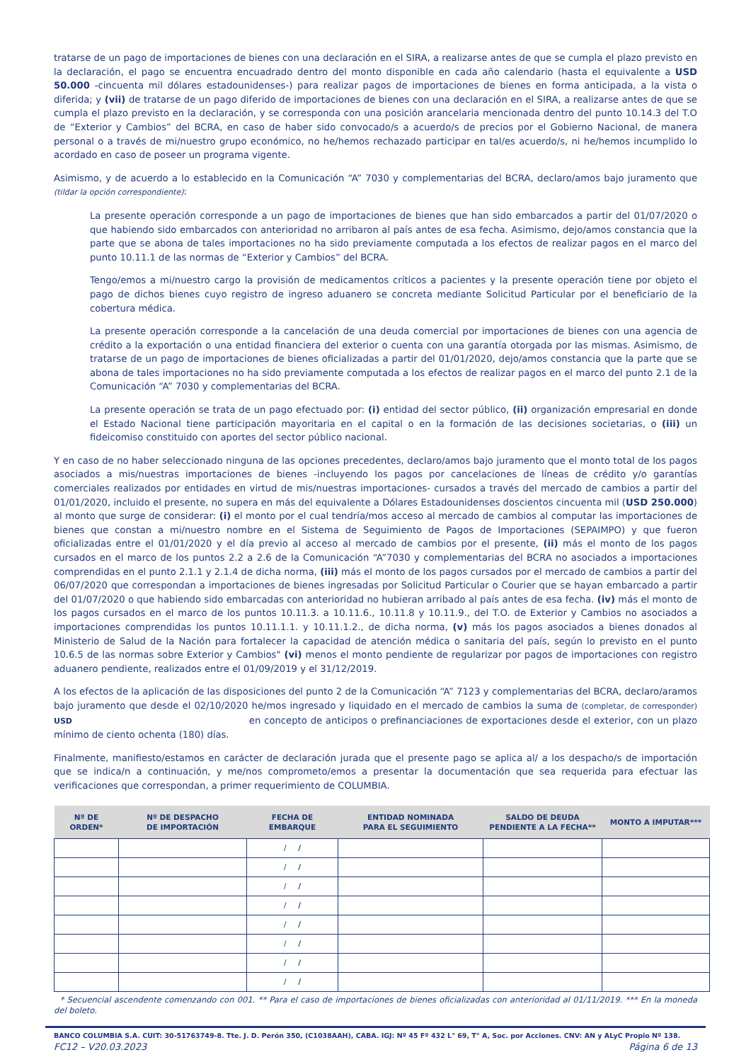tratarse de un pago de importaciones de bienes con una declaración en el SIRA, a realizarse antes de que se cumpla el plazo previsto en la declaración, el pago se encuentra encuadrado dentro del monto disponible en cada año calendario (hasta el equivalente a USD 50.000 -cincuenta mil dólares estadounidenses-) para realizar pagos de importaciones de bienes en forma anticipada, a la vista o diferida; y (vii) de tratarse de un pago diferido de importaciones de bienes con una declaración en el SIRA, a realizarse antes de que se cumpla el plazo previsto en la declaración, y se corresponda con una posición arancelaria mencionada dentro del punto 10.14.3 del T.O de “Exterior y Cambios” del BCRA, en caso de haber sido convocado/s a acuerdo/s de precios por el Gobierno Nacional, de manera personal o a través de mi/nuestro grupo económico, no he/hemos rechazado participar en tal/es acuerdo/s, ni he/hemos incumplido lo acordado en caso de poseer un programa vigente.
Asimismo, y de acuerdo a lo establecido en la Comunicación “A” 7030 y complementarias del BCRA, declaro/amos bajo juramento que (tildar la opción correspondiente):
La presente operación corresponde a un pago de importaciones de bienes que han sido embarcados a partir del 01/07/2020 o que habiendo sido embarcados con anterioridad no arribaron al país antes de esa fecha. Asimismo, dejo/amos constancia que la parte que se abona de tales importaciones no ha sido previamente computada a los efectos de realizar pagos en el marco del punto 10.11.1 de las normas de “Exterior y Cambios” del BCRA.
Tengo/emos a mi/nuestro cargo la provisión de medicamentos críticos a pacientes y la presente operación tiene por objeto el pago de dichos bienes cuyo registro de ingreso aduanero se concreta mediante Solicitud Particular por el beneficiario de la cobertura médica.
La presente operación corresponde a la cancelación de una deuda comercial por importaciones de bienes con una agencia de crédito a la exportación o una entidad financiera del exterior o cuenta con una garantía otorgada por las mismas. Asimismo, de tratarse de un pago de importaciones de bienes oficializadas a partir del 01/01/2020, dejo/amos constancia que la parte que se abona de tales importaciones no ha sido previamente computada a los efectos de realizar pagos en el marco del punto 2.1 de la Comunicación “A” 7030 y complementarias del BCRA.
La presente operación se trata de un pago efectuado por: (i) entidad del sector público, (ii) organización empresarial en donde el Estado Nacional tiene participación mayoritaria en el capital o en la formación de las decisiones societarias, o (iii) un fideicomiso constituido con aportes del sector público nacional.
Y en caso de no haber seleccionado ninguna de las opciones precedentes, declaro/amos bajo juramento que el monto total de los pagos asociados a mis/nuestras importaciones de bienes -incluyendo los pagos por cancelaciones de líneas de crédito y/o garantías comerciales realizados por entidades en virtud de mis/nuestras importaciones- cursados a través del mercado de cambios a partir del 01/01/2020, incluido el presente, no supera en más del equivalente a Dólares Estadounidenses doscientos cincuenta mil (USD 250.000) al monto que surge de considerar: (i) el monto por el cual tendría/mos acceso al mercado de cambios al computar las importaciones de bienes que constan a mi/nuestro nombre en el Sistema de Seguimiento de Pagos de Importaciones (SEPAIMPO) y que fueron oficializadas entre el 01/01/2020 y el día previo al acceso al mercado de cambios por el presente, (ii) más el monto de los pagos cursados en el marco de los puntos 2.2 a 2.6 de la Comunicación “A”7030 y complementarias del BCRA no asociados a importaciones comprendidas en el punto 2.1.1 y 2.1.4 de dicha norma, (iii) más el monto de los pagos cursados por el mercado de cambios a partir del 06/07/2020 que correspondan a importaciones de bienes ingresadas por Solicitud Particular o Courier que se hayan embarcado a partir del 01/07/2020 o que habiendo sido embarcadas con anterioridad no hubieran arribado al país antes de esa fecha. (iv) más el monto de los pagos cursados en el marco de los puntos 10.11.3. a 10.11.6., 10.11.8 y 10.11.9., del T.O. de Exterior y Cambios no asociados a importaciones comprendidas los puntos 10.11.1.1. y 10.11.1.2., de dicha norma, (v) más los pagos asociados a bienes donados al Ministerio de Salud de la Nación para fortalecer la capacidad de atención médica o sanitaria del país, según lo previsto en el punto 10.6.5 de las normas sobre Exterior y Cambios" (vi) menos el monto pendiente de regularizar por pagos de importaciones con registro aduanero pendiente, realizados entre el 01/09/2019 y el 31/12/2019.
A los efectos de la aplicación de las disposiciones del punto 2 de la Comunicación “A” 7123 y complementarias del BCRA, declaro/aramos bajo juramento que desde el 02/10/2020 he/mos ingresado y liquidado en el mercado de cambios la suma de (completar, de corresponder) USD en concepto de anticipos o prefinanciaciones de exportaciones desde el exterior, con un plazo mínimo de ciento ochenta (180) días.
Finalmente, manifiesto/estamos en carácter de declaración jurada que el presente pago se aplica al/ a los despacho/s de importación que se indica/n a continuación, y me/nos comprometo/emos a presentar la documentación que sea requerida para efectuar las verificaciones que correspondan, a primer requerimiento de COLUMBIA.
| Nº DE ORDEN* | Nº DE DESPACHO DE IMPORTACIÓN | FECHA DE EMBARQUE | ENTIDAD NOMINADA PARA EL SEGUIMIENTO | SALDO DE DEUDA PENDIENTE A LA FECHA** | MONTO A IMPUTAR*** |
| --- | --- | --- | --- | --- | --- |
| | | / / | | | |
| | | / / | | | |
| | | / / | | | |
| | | / / | | | |
| | | / / | | | |
| | | / / | | | |
| | | / / | | | |
| | | / / | | | |
* Secuencial ascendente comenzando con 001. ** Para el caso de importaciones de bienes oficializadas con anterioridad al 01/11/2019. *** En la moneda del boleto.
BANCO COLUMBIA S.A. CUIT: 30-51763749-8. Tte. J. D. Perón 350, (C1038AAH), CABA. IGJ: Nº 45 Fº 432 L° 69, T° A, Soc. por Acciones. CNV: AN y ALyC Propio Nº 138.
FC12 – V20.03.2023 Página 6 de 13